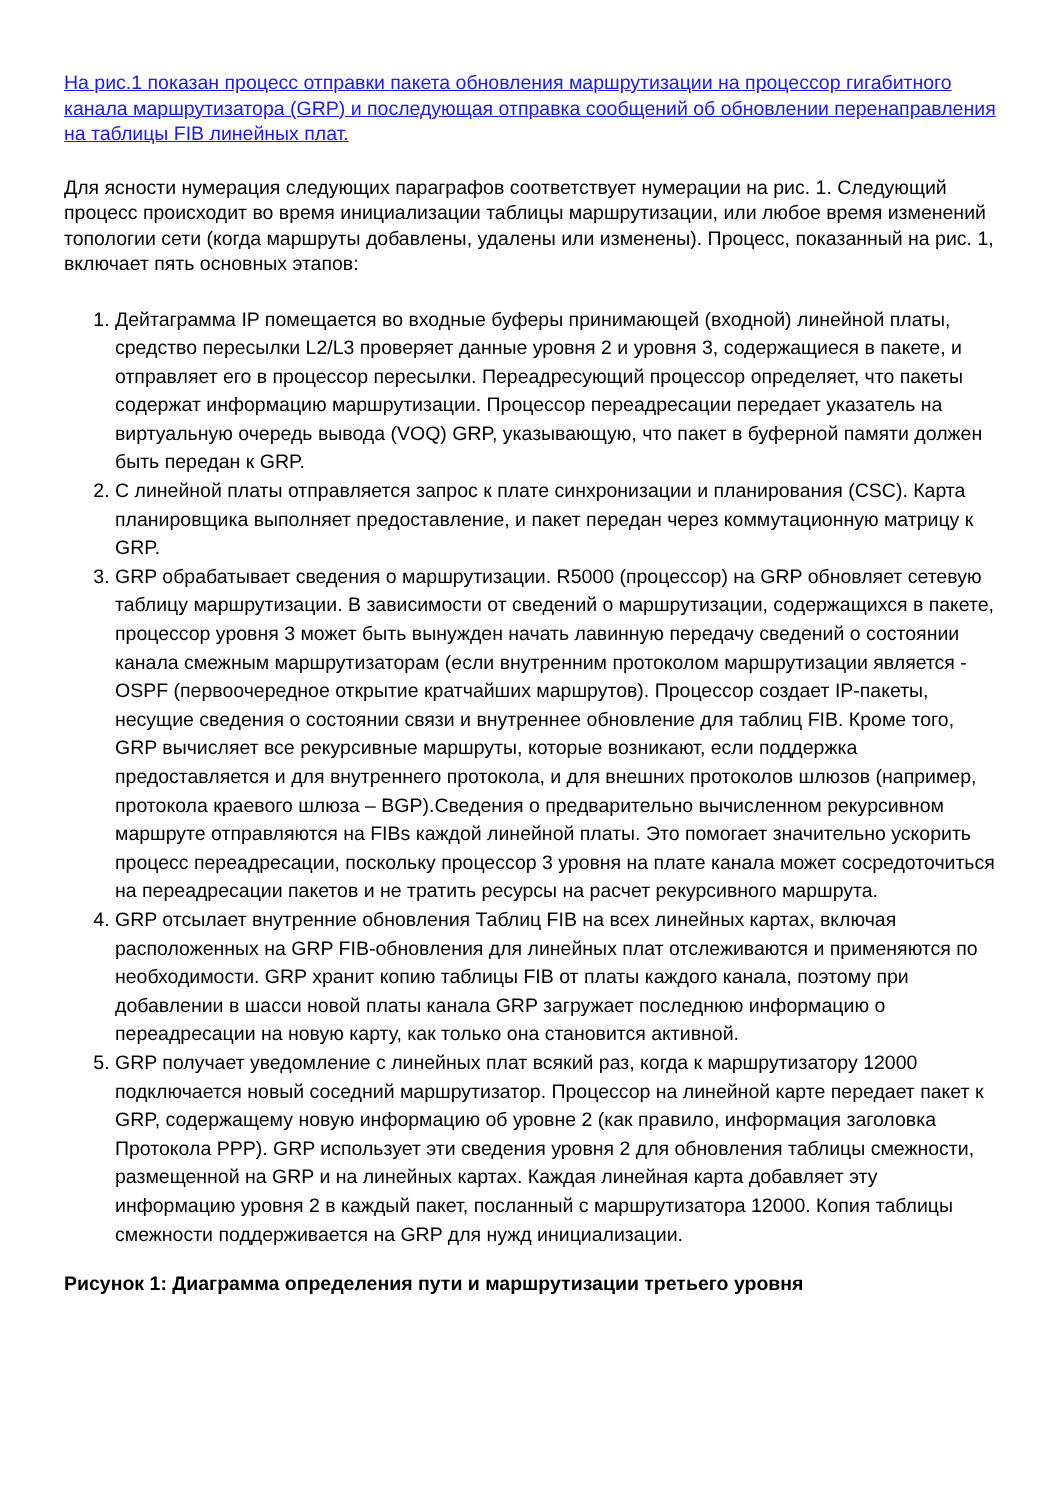На рис.1 показан процесс отправки пакета обновления маршрутизации на процессор гигабитного канала маршрутизатора (GRP) и последующая отправка сообщений об обновлении перенаправления на таблицы FIB линейных плат.
Для ясности нумерация следующих параграфов соответствует нумерации на рис. 1. Следующий процесс происходит во время инициализации таблицы маршрутизации, или любое время изменений топологии сети (когда маршруты добавлены, удалены или изменены). Процесс, показанный на рис. 1, включает пять основных этапов:
1. Дейтаграмма IP помещается во входные буферы принимающей (входной) линейной платы, средство пересылки L2/L3 проверяет данные уровня 2 и уровня 3, содержащиеся в пакете, и отправляет его в процессор пересылки. Переадресующий процессор определяет, что пакеты содержат информацию маршрутизации. Процессор переадресации передает указатель на виртуальную очередь вывода (VOQ) GRP, указывающую, что пакет в буферной памяти должен быть передан к GRP.
2. С линейной платы отправляется запрос к плате синхронизации и планирования (CSC). Карта планировщика выполняет предоставление, и пакет передан через коммутационную матрицу к GRP.
3. GRP обрабатывает сведения о маршрутизации. R5000 (процессор) на GRP обновляет сетевую таблицу маршрутизации. В зависимости от сведений о маршрутизации, содержащихся в пакете, процессор уровня 3 может быть вынужден начать лавинную передачу сведений о состоянии канала смежным маршрутизаторам (если внутренним протоколом маршрутизации является - OSPF (первоочередное открытие кратчайших маршрутов). Процессор создает IP-пакеты, несущие сведения о состоянии связи и внутреннее обновление для таблиц FIB. Кроме того, GRP вычисляет все рекурсивные маршруты, которые возникают, если поддержка предоставляется и для внутреннего протокола, и для внешних протоколов шлюзов (например, протокола краевого шлюза – BGP).Сведения о предварительно вычисленном рекурсивном маршруте отправляются на FIBs каждой линейной платы. Это помогает значительно ускорить процесс переадресации, поскольку процессор 3 уровня на плате канала может сосредоточиться на переадресации пакетов и не тратить ресурсы на расчет рекурсивного маршрута.
4. GRP отсылает внутренние обновления Таблиц FIB на всех линейных картах, включая расположенных на GRP FIB-обновления для линейных плат отслеживаются и применяются по необходимости. GRP хранит копию таблицы FIB от платы каждого канала, поэтому при добавлении в шасси новой платы канала GRP загружает последнюю информацию о переадресации на новую карту, как только она становится активной.
5. GRP получает уведомление с линейных плат всякий раз, когда к маршрутизатору 12000 подключается новый соседний маршрутизатор. Процессор на линейной карте передает пакет к GRP, содержащему новую информацию об уровне 2 (как правило, информация заголовка Протокола PPP). GRP использует эти сведения уровня 2 для обновления таблицы смежности, размещенной на GRP и на линейных картах. Каждая линейная карта добавляет эту информацию уровня 2 в каждый пакет, посланный с маршрутизатора 12000. Копия таблицы смежности поддерживается на GRP для нужд инициализации.
Рисунок 1: Диаграмма определения пути и маршрутизации третьего уровня